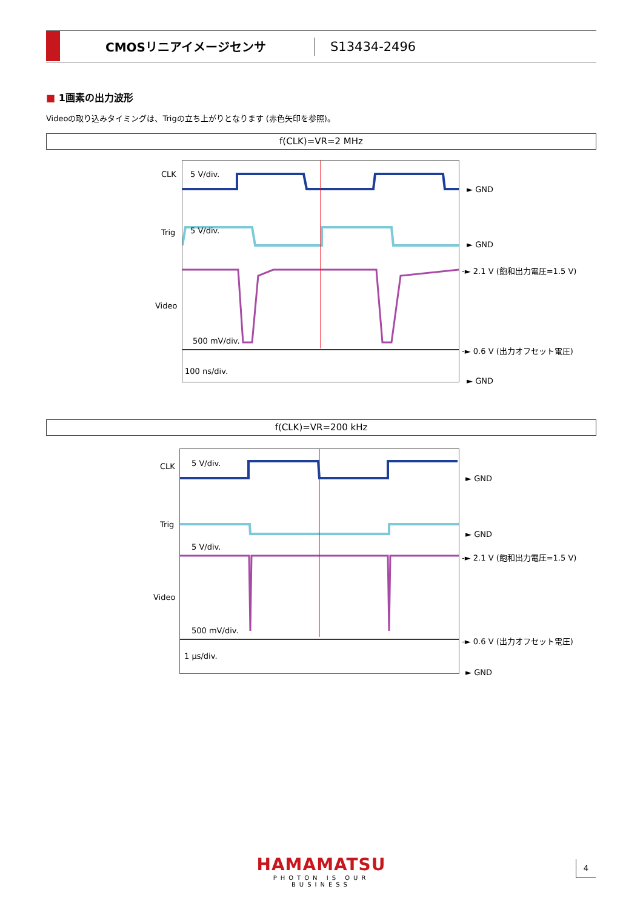CMOSリニアイメージセンサ
S13434-2496
■ 1画素の出力波形
Videoの取り込みタイミングは、Trigの立ち上がりとなります (赤色矢印を参照)。
f(CLK)=VR=2 MHz
CLK 5 V/div.
Trig 5 V/div.
Video
500 mV/div.
100 ns/div.
► GND
► GND
-► 2.1 V (飽和出力電圧=1.5 V)
-► 0.6 V (出力オフセット電圧)
► GND
f(CLK)=VR=200 kHz
CLK 5 V/div.
Trig
5 V/div.
Video
500 mV/div.
1 μs/div.
► GND
► GND
-► 2.1 V (飽和出力電圧=1.5 V)
-► 0.6 V (出力オフセット電圧)
► GND
HAMAMATSU
PHOTON IS OUR BUSINESS
4